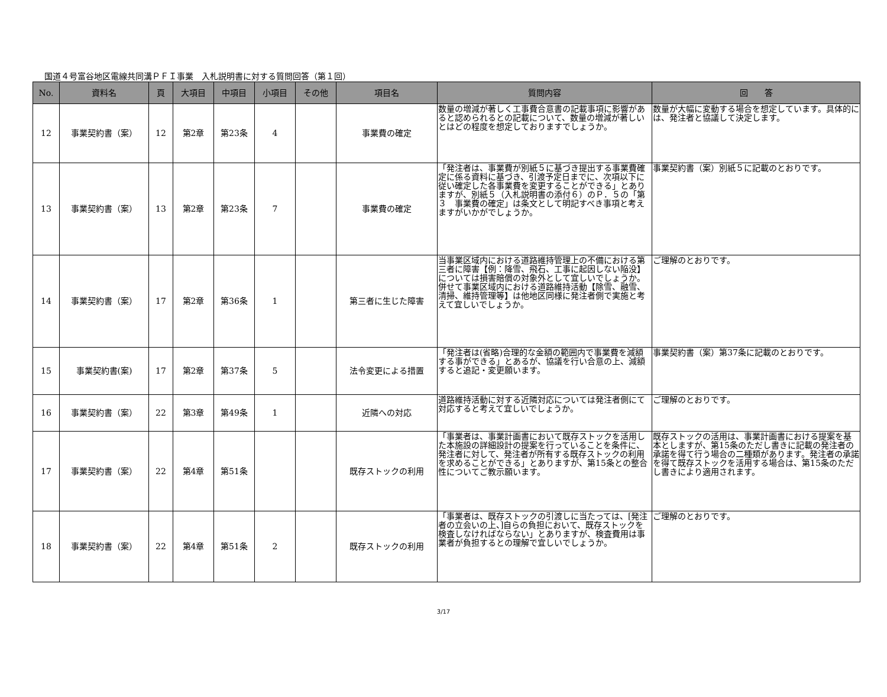国道４号富谷地区電線共同溝ＰＦＩ事業　入札説明書に対する質問回答（第１回）
| No. | 資料名 | 頁 | 大項目 | 中項目 | 小項目 | その他 | 項目名 | 質問内容 | 回 答 |
| --- | --- | --- | --- | --- | --- | --- | --- | --- | --- |
| 12 | 事業契約書（案） | 12 | 第2章 | 第23条 | 4 | | 事業費の確定 | 数量の増減が著しく工事費合意書の記載事項に影響があると認められるとの記載について、数量の増減が著しいとはどの程度を想定しておりますでしょうか。 | 数量が大幅に変動する場合を想定しています。具体的には、発注者と協議して決定します。 |
| 13 | 事業契約書（案） | 13 | 第2章 | 第23条 | 7 | | 事業費の確定 | 「発注者は、事業費が別紙５に基づき提出する事業費確定に係る資料に基づき、引渡予定日までに、次項以下に従い確定した各事業費を変更することができる」とありますが、別紙５（入札説明書の添付６）のＰ．５の「第３ 事業費の確定」は条文として明記すべき事項と考えますがいかがでしょうか。 | 事業契約書（案）別紙５に記載のとおりです。 |
| 14 | 事業契約書（案） | 17 | 第2章 | 第36条 | 1 | | 第三者に生じた障害 | 当事業区域内における道路維持管理上の不備における第三者に障害【例：降雪、飛石、工事に起因しない陥没】については損害賠償の対象外として宜しいでしょうか。併せて事業区域内における道路維持活動【除雪、融雪、清掃、維持管理等】は他地区同様に発注者側で実施と考えて宜しいでしょうか。 | ご理解のとおりです。 |
| 15 | 事業契約書(案) | 17 | 第2章 | 第37条 | 5 | | 法令変更による措置 | 「発注者は(省略)合理的な金額の範囲内で事業費を減額する事ができる」とあるが、協議を行い合意の上、減額すると追記・変更願います。 | 事業契約書（案）第37条に記載のとおりです。 |
| 16 | 事業契約書（案） | 22 | 第3章 | 第49条 | 1 | | 近隣への対応 | 道路維持活動に対する近隣対応については発注者側にて対応すると考えて宜しいでしょうか。 | ご理解のとおりです。 |
| 17 | 事業契約書（案） | 22 | 第4章 | 第51条 | | | 既存ストックの利用 | 「事業者は、事業計画書において既存ストックを活用した本施設の詳細設計の提案を行っていることを条件に、発注者に対して、発注者が所有する既存ストックの利用を求めることができる」とありますが、第15条との整合性についてご教示願います。 | 既存ストックの活用は、事業計画書における提案を基本としますが、第15条のただし書きに記載の発注者の承諾を得て行う場合の二種類があります。発注者の承諾を得て既存ストックを活用する場合は、第15条のただし書きにより適用されます。 |
| 18 | 事業契約書（案） | 22 | 第4章 | 第51条 | 2 | | 既存ストックの利用 | 「事業者は、既存ストックの引渡しに当たっては、[発注者の立会いの上、]自らの負担において、既存ストックを検査しなければならない」とありますが、検査費用は事業者が負担するとの理解で宜しいでしょうか。 | ご理解のとおりです。 |
3/17